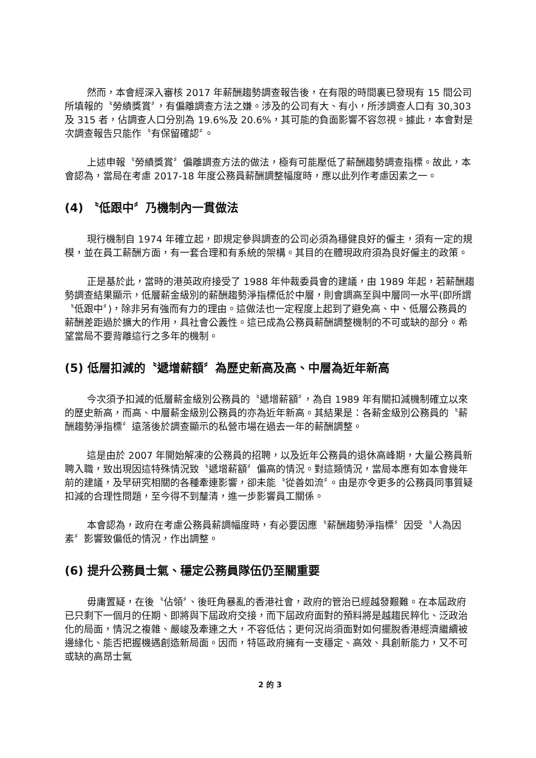然而，本會經深入審核 2017 年薪酬趨勢調查報告後，在有限的時間裏已發現有 15 間公司所填報的〝勞績獎賞〞，有偏離調查方法之嫌。涉及的公司有大、有小，所涉調查人口有 30,303 及 315 者，佔調查人口分別為 19.6%及 20.6%，其可能的負面影響不容忽視。據此，本會對是次調查報告只能作〝有保留確認〞。
上述申報〝勞績獎賞〞偏離調查方法的做法，極有可能壓低了薪酬趨勢調查指標。故此，本會認為，當局在考慮 2017-18 年度公務員薪酬調整幅度時，應以此列作考慮因素之一。
(4) 〝低跟中〞乃機制內一貫做法
現行機制自 1974 年確立起，即規定參與調查的公司必須為穩健良好的僱主，須有一定的規模，並在員工薪酬方面，有一套合理和有系統的架構。其目的在體現政府須為良好僱主的政策。
正是基於此，當時的港英政府接受了 1988 年仲裁委員會的建議，由 1989 年起，若薪酬趨勢調查結果顯示，低層薪金級別的薪酬趨勢淨指標低於中層，則會調高至與中層同一水平(即所謂〝低跟中〞)，除非另有強而有力的理由。這做法也一定程度上起到了避免高、中、低層公務員的薪酬差距過於擴大的作用，具社會公義性。這已成為公務員薪酬調整機制的不可或缺的部分。希望當局不要背離這行之多年的機制。
(5) 低層扣減的〝遞增薪額〞為歷史新高及高、中層為近年新高
今次須予扣減的低層薪金級別公務員的〝遞增薪額〞，為自 1989 年有關扣減機制確立以來的歷史新高，而高、中層薪金級別公務員的亦為近年新高。其結果是：各薪金級別公務員的〝薪酬趨勢淨指標〞遠落後於調查顯示的私營市場在過去一年的薪酬調整。
這是由於 2007 年開始解凍的公務員的招聘，以及近年公務員的退休高峰期，大量公務員新聘入職，致出現因這特殊情況致〝遞增薪額〞偏高的情況。對這類情況，當局本應有如本會幾年前的建議，及早研究相關的各種牽連影響，卻未能〝從善如流〞。由是亦令更多的公務員同事質疑扣減的合理性問題，至今得不到釐清，進一步影響員工關係。
本會認為，政府在考慮公務員薪調幅度時，有必要因應〝薪酬趨勢淨指標〞因受〝人為因素〞影響致偏低的情況，作出調整。
(6) 提升公務員士氣、穩定公務員隊伍仍至關重要
毋庸置疑，在後〝佔領〞、後旺角暴亂的香港社會，政府的管治已經越發艱難。在本屆政府已只剩下一個月的任期、即將與下屆政府交接，而下屆政府面對的預料將是越趨民粹化、泛政治化的局面，情況之複雜、嚴峻及牽連之大，不容低估；更何況尚須面對如何擺脫香港經濟繼續被邊緣化、能否把握機遇創造新局面。因而，特區政府擁有一支穩定、高效、具創新能力，又不可或缺的高昂士氣
2 的 3